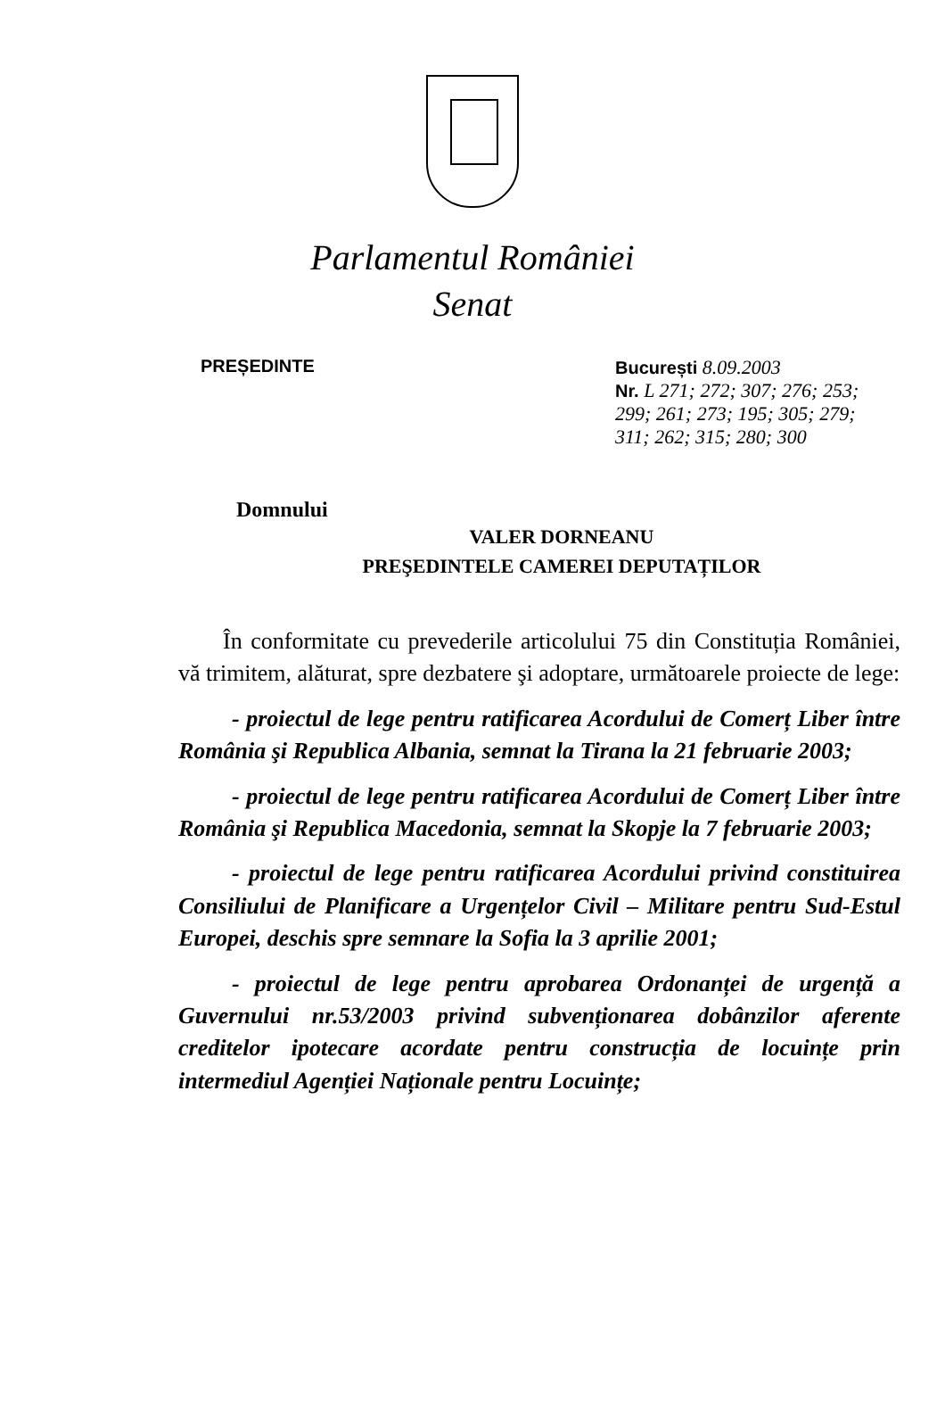Parlamentul României
Senat
PREȘEDINTE București 8.09.2003
Nr. L 271; 272; 307; 276; 253; 299; 261; 273; 195; 305; 279; 311; 262; 315; 280; 300
Domnului
VALER DORNEANU
PREŞEDINTELE CAMEREI DEPUTAȚILOR
În conformitate cu prevederile articolului 75 din Constituția României, vă trimitem, alăturat, spre dezbatere şi adoptare, următoarele proiecte de lege:
- proiectul de lege pentru ratificarea Acordului de Comerț Liber între România şi Republica Albania, semnat la Tirana la 21 februarie 2003;
- proiectul de lege pentru ratificarea Acordului de Comerț Liber între România şi Republica Macedonia, semnat la Skopje la 7 februarie 2003;
- proiectul de lege pentru ratificarea Acordului privind constituirea Consiliului de Planificare a Urgențelor Civil – Militare pentru Sud-Estul Europei, deschis spre semnare la Sofia la 3 aprilie 2001;
- proiectul de lege pentru aprobarea Ordonanței de urgență a Guvernului nr.53/2003 privind subvenționarea dobânzilor aferente creditelor ipotecare acordate pentru construcția de locuințe prin intermediul Agenției Naționale pentru Locuințe;